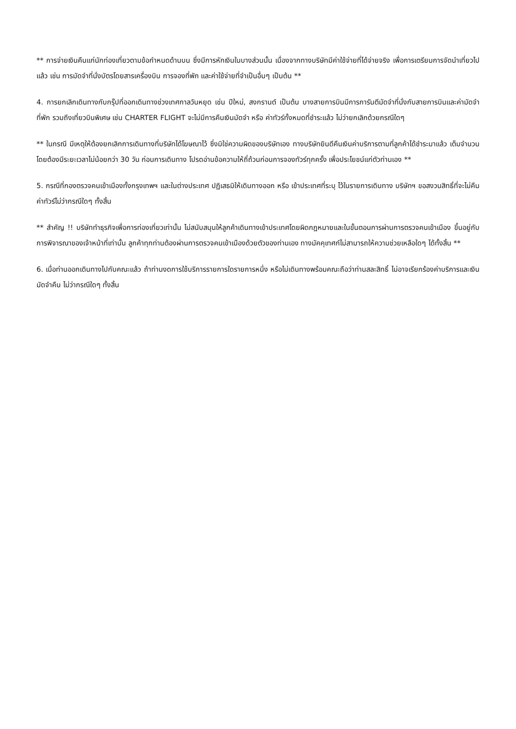** การจ่ายเงินคืนแก่นักท่องเที่ยวตามข้อกำหนดด้านบน ซึ่งมีการหักเงินในบางส่วนนั้น เนื่องจากทางบริษัทมีค่าใช้จ่ายที่ได้จ่ายจริง เพื่อการเตรียมการจัดนำเที่ยวไปแล้ว เช่น การมัดจำที่นั่งบัตรโดยสารเครื่องบิน การจองที่พัก และค่าใช้จ่ายที่จำเป็นอื่นๆ เป็นต้น **
4. การยกเลิกเดินทางกับกรุ๊ปที่ออกเดินทางช่วงเทศกาลวันหยุด เช่น ปีใหม่, สงกรานต์ เป็นต้น บางสายการบินมีการการันตีมัดจำที่นั่งกับสายการบินและค่ามัดจำที่พัก รวมถึงเที่ยวบินพิเศษ เช่น CHARTER FLIGHT จะไม่มีการคืนเงินมัดจำ หรือ ค่าทัวร์ทั้งหมดที่ชำระแล้ว ไม่ว่ายกเลิกด้วยกรณีใดๆ
** ในกรณี มีเหตุให้ต้องยกเลิกการเดินทางที่บริษัทได้โฆษณาไว้ ซึ่งมิใช่ความผิดของบริษัทเอง ทางบริษัทยินดีคืนเงินค่าบริการตามที่ลูกค้าได้ชำระมาแล้ว เต็มจำนวน โดยต้องมีระยะเวลาไม่น้อยกว่า 30 วัน ก่อนการเดินทาง โปรดอ่านข้อความให้ถี่ถ้วนก่อนการจองทัวร์ทุกครั้ง เพื่อประโยชน์แก่ตัวท่านเอง **
5. กรณีที่กองตรวจคนเข้าเมืองทั้งกรุงเทพฯ และในต่างประเทศ ปฏิเสธมิให้เดินทางออก หรือ เข้าประเทศที่ระบุ ไว้ในรายการเดินทาง บริษัทฯ ขอสงวนสิทธิ์ที่จะไม่คืนค่าทัวร์ไม่ว่ากรณีใดๆ ทั้งสิ้น
** สำคัญ !! บริษัททำธุรกิจเพื่อการท่องเที่ยวเท่านั้น ไม่สนับสนุนให้ลูกค้าเดินทางเข้าประเทศโดยผิดกฎหมายและในขั้นตอนการผ่านการตรวจคนเข้าเมือง ขึ้นอยู่กับการพิจารณาของเจ้าหน้าที่เท่านั้น ลูกค้าทุกท่านต้องผ่านการตรวจคนเข้าเมืองด้วยตัวของท่านเอง ทางมัคคุเทศก์ไม่สามารถให้ความช่วยเหลือใดๆ ได้ทั้งสิ้น **
6. เมื่อท่านออกเดินทางไปกับคณะแล้ว ถ้าท่านงดการใช้บริการรายการใดรายการหนึ่ง หรือไม่เดินทางพร้อมคณะถือว่าท่านสละสิทธิ์ ไม่อาจเรียกร้องค่าบริการและเงินมัดจำคืน ไม่ว่ากรณีใดๆ ทั้งสิ้น